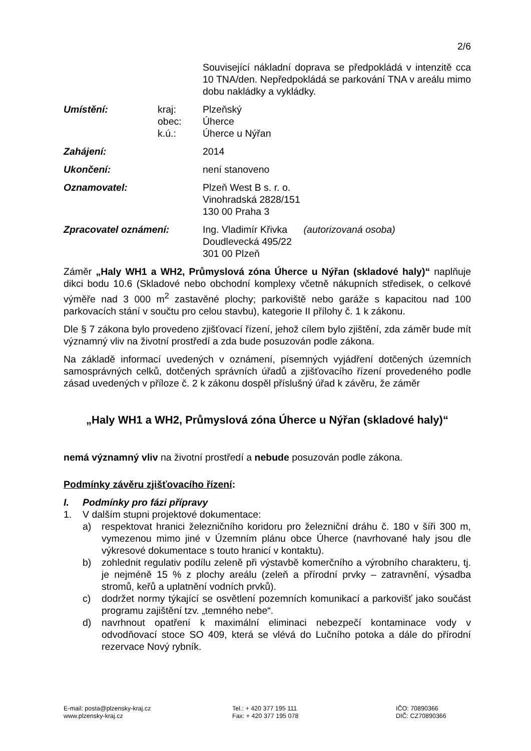2/6
Související nákladní doprava se předpokládá v intenzitě cca 10 TNA/den. Nepředpokládá se parkování TNA v areálu mimo dobu nakládky a vykládky.
Umístění: kraj:
obec:
k.ú.:
Plzeňský
Úherce
Úherce u Nýřan
Zahájení: 2014
Ukončení: není stanoveno
Oznamovatel: Plzeň West B s. r. o.
Vinohradská 2828/151
130 00 Praha 3
Zpracovatel oznámení: Ing. Vladimír Křivka (autorizovaná osoba)
Doudlevecká 495/22
301 00 Plzeň
Záměr „Haly WH1 a WH2, Průmyslová zóna Úherce u Nýřan (skladové haly)“ naplňuje dikci bodu 10.6 (Skladové nebo obchodní komplexy včetně nákupních středisek, o celkové výměře nad 3 000 m<sup>2</sup> zastavěné plochy; parkoviště nebo garáže s kapacitou nad 100 parkovacích stání v součtu pro celou stavbu), kategorie II přílohy č. 1 k zákonu.
Dle § 7 zákona bylo provedeno zjišťovací řízení, jehož cílem bylo zjištění, zda záměr bude mít významný vliv na životní prostředí a zda bude posuzován podle zákona.
Na základě informací uvedených v oznámení, písemných vyjádření dotčených územních samosprávných celků, dotčených správních úřadů a zjišťovacího řízení provedeného podle zásad uvedených v příloze č. 2 k zákonu dospěl příslušný úřad k závěru, že záměr
„Haly WH1 a WH2, Průmyslová zóna Úherce u Nýřan (skladové haly)“
nemá významný vliv na životní prostředí a nebude posuzován podle zákona.
Podmínky závěru zjišťovacího řízení:
I. Podmínky pro fázi přípravy
1. V dalším stupni projektové dokumentace:
a) respektovat hranici železničního koridoru pro železniční dráhu č. 180 v šíři 300 m, vymezenou mimo jiné v Územním plánu obce Úherce (navrhované haly jsou dle výkresové dokumentace s touto hranicí v kontaktu).
b) zohlednit regulativ podílu zeleně při výstavbě komerčního a výrobního charakteru, tj. je nejméně 15 % z plochy areálu (zeleň a přírodní prvky – zatravnění, výsadba stromů, keřů a uplatnění vodních prvků).
c) dodržet normy týkající se osvětlení pozemních komunikací a parkovišť jako součást programu zajištění tzv. „temného nebe“.
d) navrhnout opatření k maximální eliminaci nebezpečí kontaminace vody v odvodňovací stoce SO 409, která se vlévá do Lučního potoka a dále do přírodní rezervace Nový rybník.
E-mail: posta@plzensky-kraj.cz
www.plzensky-kraj.cz
Tel.: + 420 377 195 111
Fax: + 420 377 195 078
IČO: 70890366
DIČ: CZ70890366